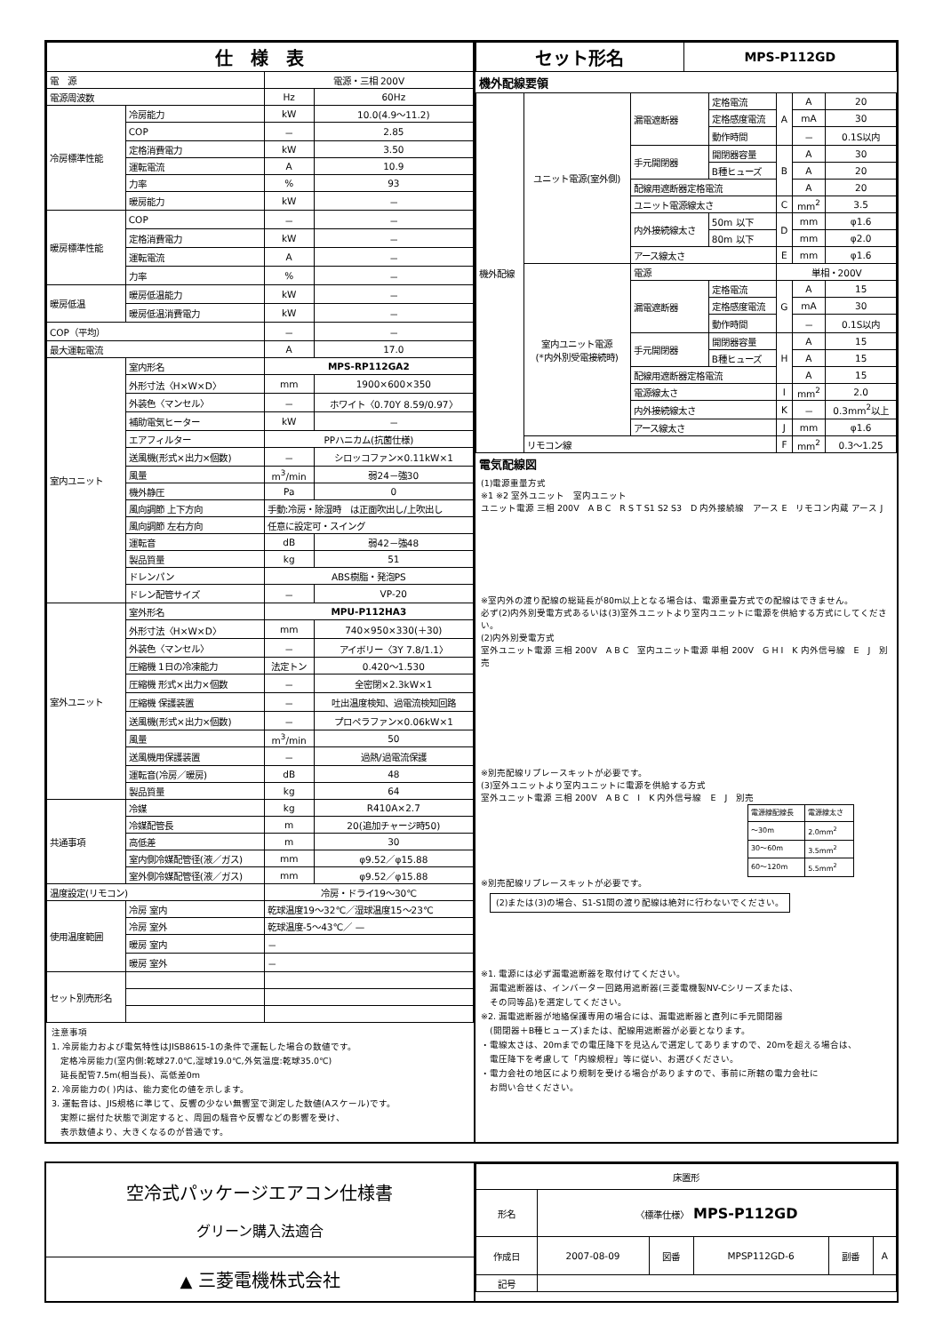| 仕 様 表 | | | |
| 電 源 | | 電源・三相 200V | |
| 電源周波数 | | Hz | 60Hz |
| 冷房標準性能 | 冷房能力 | kW | 10.0(4.9～11.2) |
| | COP | － | 2.85 |
| | 定格消費電力 | kW | 3.50 |
| | 運転電流 | A | 10.9 |
| | 力率 | % | 93 |
| | 暖房能力 | kW | － |
| 暖房標準性能 | COP | － | － |
| | 定格消費電力 | kW | － |
| | 運転電流 | A | － |
| | 力率 | % | － |
| 暖房低温 | 暖房低温能力 | kW | － |
| | 暖房低温消費電力 | kW | － |
| COP（平均） | | － | － |
| 最大運転電流 | | A | 17.0 |
| 室内ユニット | 室内形名 | MPS-RP112GA2 | |
| | 外形寸法〈H×W×D〉 | mm | 1900×600×350 |
| | 外装色〈マンセル〉 | － | ホワイト〈0.70Y 8.59/0.97〉 |
| | 補助電気ヒーター | kW | － |
| | エアフィルター | PPハニカム(抗菌仕様) | |
| | 送風機(形式×出力×個数) | － | シロッコファン×0.11kW×1 |
| | 風量 | m<sup>3</sup>/min | 弱24－強30 |
| | 機外静圧 | Pa | 0 |
| | 風向調節 上下方向 | 手動:冷房・除湿時 は正面吹出し/上吹出し | |
| | 風向調節 左右方向 | 任意に設定可・スイング | |
| | 運転音 | dB | 弱42－強48 |
| | 製品質量 | kg | 51 |
| | ドレンパン | ABS樹脂・発泡PS | |
| | ドレン配管サイズ | － | VP-20 |
| 室外ユニット | 室外形名 | MPU-P112HA3 | |
| | 外形寸法〈H×W×D〉 | mm | 740×950×330(＋30) |
| | 外装色〈マンセル〉 | － | アイボリー〈3Y 7.8/1.1〉 |
| | 圧縮機 1日の冷凍能力 | 法定トン | 0.420～1.530 |
| | 圧縮機 形式×出力×個数 | － | 全密閉×2.3kW×1 |
| | 圧縮機 保護装置 | － | 吐出温度検知、過電流検知回路 |
| | 送風機(形式×出力×個数) | － | プロペラファン×0.06kW×1 |
| | 風量 | m<sup>3</sup>/min | 50 |
| | 送風機用保護装置 | － | 過熱/過電流保護 |
| | 運転音(冷房／暖房) | dB | 48 |
| | 製品質量 | kg | 64 |
| 共通事項 | 冷媒 | kg | R410A×2.7 |
| | 冷媒配管長 | m | 20(追加チャージ時50) |
| | 高低差 | m | 30 |
| | 室内側冷媒配管径(液／ガス) | mm | φ9.52／φ15.88 |
| | 室外側冷媒配管径(液／ガス) | mm | φ9.52／φ15.88 |
| 温度設定(リモコン) | | 冷房・ドライ19～30℃ | |
| 使用温度範囲 | 冷房 室内 | 乾球温度19～32℃／湿球温度15～23℃ | |
| | 冷房 室外 | 乾球温度-5～43℃／ — | |
| | 暖房 室内 | － | |
| | 暖房 室外 | － | |
| セット別売形名 | | | |
注意事項
1. 冷房能力および電気特性はJISB8615-1の条件で運転した場合の数値です。
　定格冷房能力(室内側:乾球27.0℃,湿球19.0℃,外気温度:乾球35.0℃)
　延長配管7.5m(相当長)、高低差0m
2. 冷房能力の( )内は、能力変化の値を示します。
3. 運転音は、JIS規格に準じて、反響の少ない無響室で測定した数値(Aスケール)です。
　実際に据付た状態で測定すると、周囲の騒音や反響などの影響を受け、
　表示数値より、大きくなるのが普通です。
| セット形名 | MPS-P112GD |
機外配線要領
| 機外配線 | ユニット電源(室外側) | 漏電遮断器 | 定格電流 | A | A | 20 |
| | | | 定格感度電流 | | mA | 30 |
| | | | 動作時間 | | － | 0.1S以内 |
| | | 手元開閉器 | 開閉器容量 | B | A | 30 |
| | | | B種ヒューズ | | A | 20 |
| | | 配線用遮断器定格電流 | | | A | 20 |
| | | ユニット電源線太さ | | C | mm<sup>2</sup> | 3.5 |
| | | 内外接続線太さ | 50m 以下 | D | mm | φ1.6 |
| | | | 80m 以下 | | mm | φ2.0 |
| | | アース線太さ | | E | mm | φ1.6 |
| | 室内ユニット電源 (*内外別受電接続時) | 電源 | | 単相・200V | | |
| | | 漏電遮断器 | 定格電流 | G | A | 15 |
| | | | 定格感度電流 | | mA | 30 |
| | | | 動作時間 | | － | 0.1S以内 |
| | | 手元開閉器 | 開閉器容量 | H | A | 15 |
| | | | B種ヒューズ | | A | 15 |
| | | 配線用遮断器定格電流 | | | A | 15 |
| | | 電源線太さ | | I | mm<sup>2</sup> | 2.0 |
| | | 内外接続線太さ | | K | － | 0.3mm<sup>2</sup>以上 |
| | | アース線太さ | | J | mm | φ1.6 |
| | リモコン線 | | | F | mm<sup>2</sup> | 0.3～1.25 |
電気配線図
(1)電源重量方式
※1 ※2 室外ユニット　室内ユニット
ユニット電源 三相 200V　A B C　R S T S1 S2 S3　D 内外接続線　アース E　リモコン内蔵 アース J
※室内外の渡り配線の総延長が80m以上となる場合は、電源重畳方式での配線はできません。
必ず(2)内外別受電方式あるいは(3)室外ユニットより室内ユニットに電源を供給する方式にしてください。
(2)内外別受電方式
室外ユニット電源 三相 200V　A B C　室内ユニット電源 単相 200V　G H I　K 内外信号線　E　J　別売
※別売配線リプレースキットが必要です。
(3)室外ユニットより室内ユニットに電源を供給する方式
室外ユニット電源 三相 200V　A B C　I　K 内外信号線　E　J　別売
| 電源線配線長 | 電源線太さ |
| ～30m | 2.0mm<sup>2</sup> |
| 30～60m | 3.5mm<sup>2</sup> |
| 60～120m | 5.5mm<sup>2</sup> |
※別売配線リプレースキットが必要です。
(2)または(3)の場合、S1-S1間の渡り配線は絶対に行わないでください。
※1. 電源には必ず漏電遮断器を取付けてください。
　漏電遮断器は、インバーター回路用遮断器(三菱電機製NV-Cシリーズまたは、
　その同等品)を選定してください。
※2. 漏電遮断器が地絡保護専用の場合には、漏電遮断器と直列に手元開閉器
　(開閉器＋B種ヒューズ)または、配線用遮断器が必要となります。
・電線太さは、20mまでの電圧降下を見込んで選定してありますので、20mを超える場合は、
　電圧降下を考慮して「内線規程」等に従い、お選びください。
・電力会社の地区により規制を受ける場合がありますので、事前に所轄の電力会社に
　お問い合せください。
空冷式パッケージエアコン仕様書
グリーン購入法適合
▲ 三菱電機株式会社
| 床置形 | | | | | |
| 形名 | 〈標準仕様〉 MPS-P112GD | | | | |
| 作成日 | 2007-08-09 | 図番 | MPSP112GD-6 | 副番 | A |
| 記号 | | | | | |